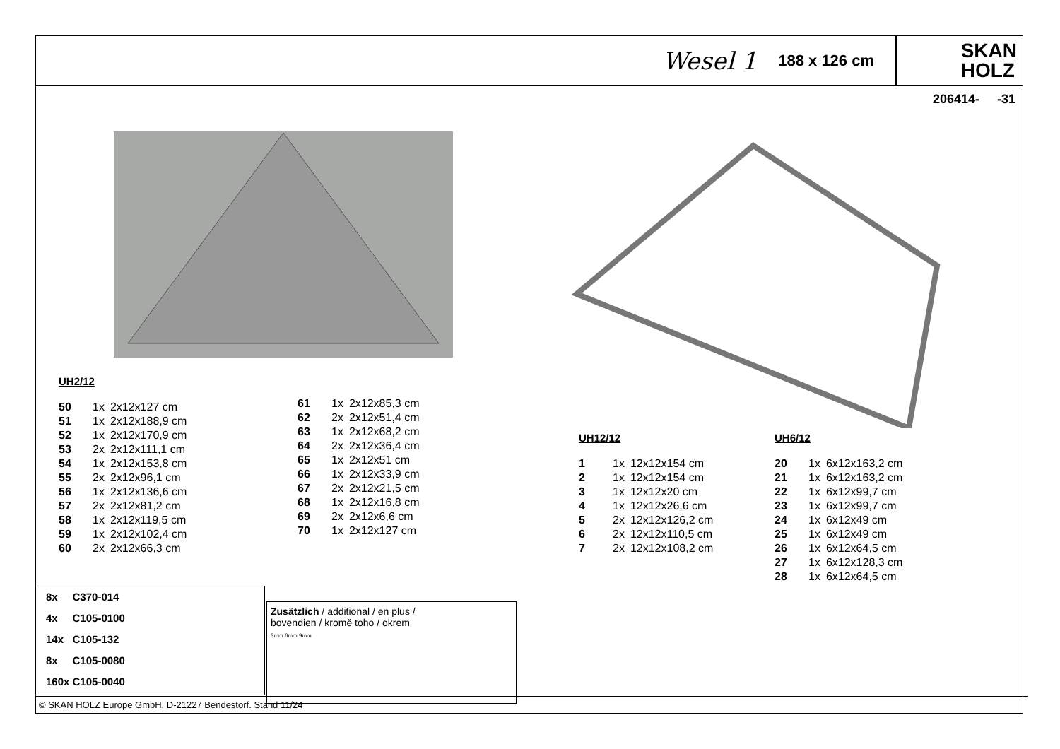Wesel 1 188 x 126 cm
SKAN
HOLZ
206414- -31
UH2/12
| 50 | 1x | 2x12x127 cm |
| 51 | 1x | 2x12x188,9 cm |
| 52 | 1x | 2x12x170,9 cm |
| 53 | 2x | 2x12x111,1 cm |
| 54 | 1x | 2x12x153,8 cm |
| 55 | 2x | 2x12x96,1 cm |
| 56 | 1x | 2x12x136,6 cm |
| 57 | 2x | 2x12x81,2 cm |
| 58 | 1x | 2x12x119,5 cm |
| 59 | 1x | 2x12x102,4 cm |
| 60 | 2x | 2x12x66,3 cm |
| 61 | 1x | 2x12x85,3 cm |
| 62 | 2x | 2x12x51,4 cm |
| 63 | 1x | 2x12x68,2 cm |
| 64 | 2x | 2x12x36,4 cm |
| 65 | 1x | 2x12x51 cm |
| 66 | 1x | 2x12x33,9 cm |
| 67 | 2x | 2x12x21,5 cm |
| 68 | 1x | 2x12x16,8 cm |
| 69 | 2x | 2x12x6,6 cm |
| 70 | 1x | 2x12x127 cm |
UH12/12
| 1 | 1x | 12x12x154 cm |
| 2 | 1x | 12x12x154 cm |
| 3 | 1x | 12x12x20 cm |
| 4 | 1x | 12x12x26,6 cm |
| 5 | 2x | 12x12x126,2 cm |
| 6 | 2x | 12x12x110,5 cm |
| 7 | 2x | 12x12x108,2 cm |
UH6/12
| 20 | 1x | 6x12x163,2 cm |
| 21 | 1x | 6x12x163,2 cm |
| 22 | 1x | 6x12x99,7 cm |
| 23 | 1x | 6x12x99,7 cm |
| 24 | 1x | 6x12x49 cm |
| 25 | 1x | 6x12x49 cm |
| 26 | 1x | 6x12x64,5 cm |
| 27 | 1x | 6x12x128,3 cm |
| 28 | 1x | 6x12x64,5 cm |
8x C370-014
4x C105-0100
14x C105-132
8x C105-0080
160x C105-0040
Zusätzlich / additional / en plus /
bovendien / kromě toho / okrem
3mm 6mm 9mm
© SKAN HOLZ Europe GmbH, D-21227 Bendestorf. Stand 11/24